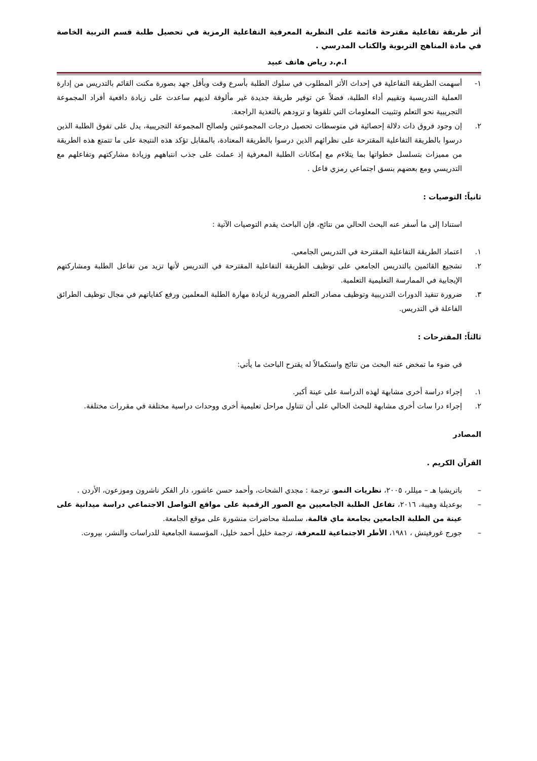أثر طريقة تفاعلية مقترحة قائمة على النظرية المعرفية التفاعلية الرمزية في تحصيل طلبة قسم التربية الخاصة في مادة المناهج التربوية والكتاب المدرسي .
ا.م.د رياض هاتف عبيد
١- أسهمت الطريقة التفاعلية في إحداث الأثر المطلوب في سلوك الطلبة بأسرع وقت وبأقل جهد بصورة مكنت القائم بالتدريس من إدارة العملية التدريسية وتقييم أداء الطلبة، فضلاً عن توفير طريقة جديدة غير مألوفة لديهم ساعدت على زيادة دافعية أفراد المجموعة التجريبية نحو التعلم وتثبيت المعلومات التي تلقوها و تزودهم بالتغذية الراجعة.
٢. إن وجود فروق ذات دلالة إحصائية في متوسطات تحصيل درجات المجموعتين ولصالح المجموعة التجريبية، يدل على تفوق الطلبة الذين درسوا بالطريقة التفاعلية المقترحة على نظرائهم الذين درسوا بالطريقة المعتادة، بالمقابل تؤكد هذه النتيجة على ما تتمتع هذه الطريقة من مميزات بتسلسل خطواتها بما يتلاءم مع إمكانات الطلبة المعرفية إذ عملت على جذب انتباههم وزيادة مشاركتهم وتفاعلهم مع التدريسي ومع بعضهم بنسق اجتماعي رمزي فاعل .
ثانياً: التوصيات :
استنادا إلى ما أسفر عنه البحث الحالي من نتائج، فإن الباحث يقدم التوصيات الآتية :
١. اعتماد الطريقة التفاعلية المقترحة في التدريس الجامعي.
٢. تشجيع القائمين بالتدريس الجامعي على توظيف الطريقة التفاعلية المقترحة في التدريس لأنها تزيد من تفاعل الطلبة ومشاركتهم الإيجابية في الممارسة التعليمية التعلمية.
٣. ضرورة تنفيذ الدورات التدريبية وتوظيف مصادر التعلم الضرورية لزيادة مهارة الطلبة المعلمين ورفع كفاياتهم في مجال توظيف الطرائق الفاعلة في التدريس.
ثالثاً: المقترحات :
في ضوء ما تمخض عنه البحث من نتائج واستكمالاً له يقترح الباحث ما يأتي:
١. إجراء دراسة أخرى مشابهة لهذه الدراسة على عينة أكبر.
٢. إجراء درا سات أخرى مشابهة للبحث الحالي على أن تتناول مراحل تعليمية أخرى ووحدات دراسية مختلفة في مقررات مختلفة.
المصادر
القرآن الكريم .
– باتريشيا هـ – ميللر، ٢٠٠٥، نظريات النمو، ترجمة : مجدي الشحات، وأحمد حسن عاشور، دار الفكر ناشرون وموزعون، الأردن .
– بوعديلة وهيبة، ٢٠١٦، تفاعل الطلبة الجامعيين مع الصور الرقمية على مواقع التواصل الاجتماعي دراسة ميدانية على عينة من الطلبة الجامعين بجامعة ماي قالمة، سلسلة محاضرات منشورة على موقع الجامعة.
– جورج غورفيتش ، ١٩٨١، الأطر الاجتماعية للمعرفة، ترجمة خليل أحمد خليل، المؤسسة الجامعية للدراسات والنشر، بيروت.